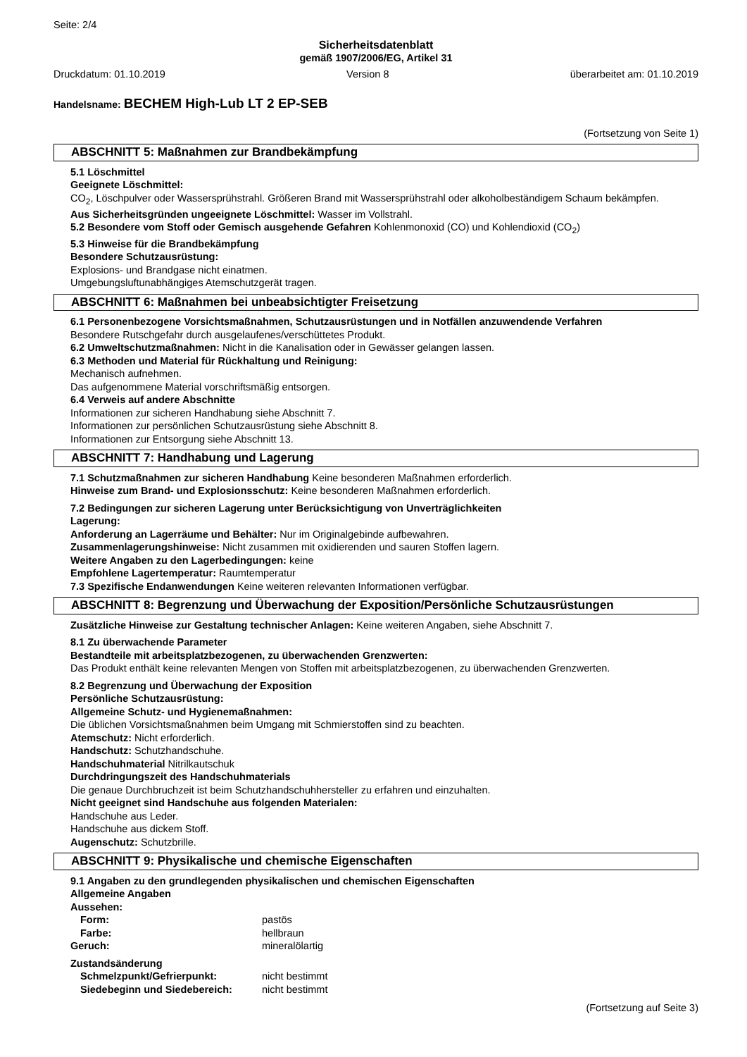Seite: 2/4
Sicherheitsdatenblatt
gemäß 1907/2006/EG, Artikel 31
Druckdatum: 01.10.2019 Version 8 überarbeitet am: 01.10.2019
Handelsname: BECHEM High-Lub LT 2 EP-SEB
(Fortsetzung von Seite 1)
ABSCHNITT 5: Maßnahmen zur Brandbekämpfung
5.1 Löschmittel
Geeignete Löschmittel:
CO<sub>2</sub>, Löschpulver oder Wassersprühstrahl. Größeren Brand mit Wassersprühstrahl oder alkoholbeständigem Schaum bekämpfen.
Aus Sicherheitsgründen ungeeignete Löschmittel: Wasser im Vollstrahl.
5.2 Besondere vom Stoff oder Gemisch ausgehende Gefahren Kohlenmonoxid (CO) und Kohlendioxid (CO<sub>2</sub>)
5.3 Hinweise für die Brandbekämpfung
Besondere Schutzausrüstung:
Explosions- und Brandgase nicht einatmen.
Umgebungsluftunabhängiges Atemschutzgerät tragen.
ABSCHNITT 6: Maßnahmen bei unbeabsichtigter Freisetzung
6.1 Personenbezogene Vorsichtsmaßnahmen, Schutzausrüstungen und in Notfällen anzuwendende Verfahren
Besondere Rutschgefahr durch ausgelaufenes/verschüttetes Produkt.
6.2 Umweltschutzmaßnahmen: Nicht in die Kanalisation oder in Gewässer gelangen lassen.
6.3 Methoden und Material für Rückhaltung und Reinigung:
Mechanisch aufnehmen.
Das aufgenommene Material vorschriftsmäßig entsorgen.
6.4 Verweis auf andere Abschnitte
Informationen zur sicheren Handhabung siehe Abschnitt 7.
Informationen zur persönlichen Schutzausrüstung siehe Abschnitt 8.
Informationen zur Entsorgung siehe Abschnitt 13.
ABSCHNITT 7: Handhabung und Lagerung
7.1 Schutzmaßnahmen zur sicheren Handhabung Keine besonderen Maßnahmen erforderlich.
Hinweise zum Brand- und Explosionsschutz: Keine besonderen Maßnahmen erforderlich.
7.2 Bedingungen zur sicheren Lagerung unter Berücksichtigung von Unverträglichkeiten
Lagerung:
Anforderung an Lagerräume und Behälter: Nur im Originalgebinde aufbewahren.
Zusammenlagerungshinweise: Nicht zusammen mit oxidierenden und sauren Stoffen lagern.
Weitere Angaben zu den Lagerbedingungen: keine
Empfohlene Lagertemperatur: Raumtemperatur
7.3 Spezifische Endanwendungen Keine weiteren relevanten Informationen verfügbar.
ABSCHNITT 8: Begrenzung und Überwachung der Exposition/Persönliche Schutzausrüstungen
Zusätzliche Hinweise zur Gestaltung technischer Anlagen: Keine weiteren Angaben, siehe Abschnitt 7.
8.1 Zu überwachende Parameter
Bestandteile mit arbeitsplatzbezogenen, zu überwachenden Grenzwerten:
Das Produkt enthält keine relevanten Mengen von Stoffen mit arbeitsplatzbezogenen, zu überwachenden Grenzwerten.
8.2 Begrenzung und Überwachung der Exposition
Persönliche Schutzausrüstung:
Allgemeine Schutz- und Hygienemaßnahmen:
Die üblichen Vorsichtsmaßnahmen beim Umgang mit Schmierstoffen sind zu beachten.
Atemschutz: Nicht erforderlich.
Handschutz: Schutzhandschuhe.
Handschuhmaterial Nitrilkautschuk
Durchdringungszeit des Handschuhmaterials
Die genaue Durchbruchzeit ist beim Schutzhandschuhhersteller zu erfahren und einzuhalten.
Nicht geeignet sind Handschuhe aus folgenden Materialen:
Handschuhe aus Leder.
Handschuhe aus dickem Stoff.
Augenschutz: Schutzbrille.
ABSCHNITT 9: Physikalische und chemische Eigenschaften
9.1 Angaben zu den grundlegenden physikalischen und chemischen Eigenschaften
Allgemeine Angaben
| Aussehen: | |
| Form: | pastös |
| Farbe: | hellbraun |
| Geruch: | mineralölartig |
| Zustandsänderung | |
| Schmelzpunkt/Gefrierpunkt: | nicht bestimmt |
| Siedebeginn und Siedebereich: | nicht bestimmt |
(Fortsetzung auf Seite 3)